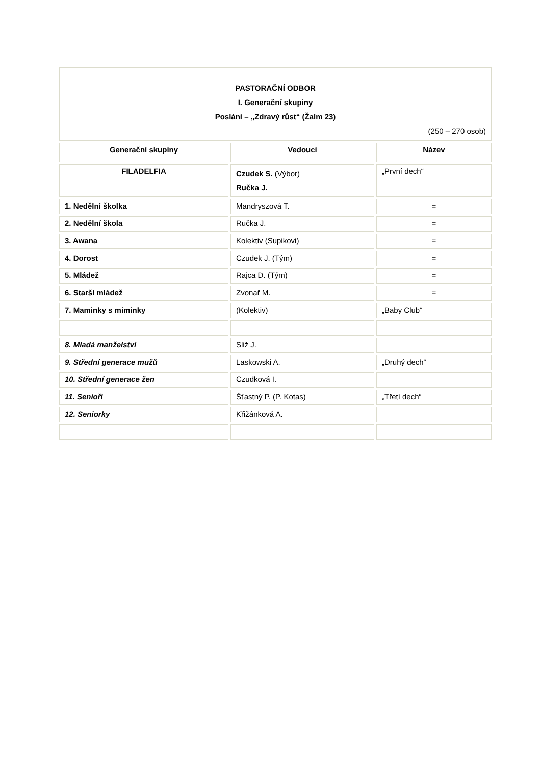| PASTORAČNÍ ODBOR I. Generační skupiny Poslání – „Zdravý růst“ (Žalm 23) (250 – 270 osob) | | |
| Generační skupiny | Vedoucí | Název |
| FILADELFIA | Czudek S. (Výbor) Ručka J. | „První dech“ |
| 1. Nedělní školka | Mandryszová T. | = |
| 2. Nedělní škola | Ručka J. | = |
| 3. Awana | Kolektiv (Supikovi) | = |
| 4. Dorost | Czudek J. (Tým) | = |
| 5. Mládež | Rajca D. (Tým) | = |
| 6. Starší mládež | Zvonař M. | = |
| 7. Maminky s miminky | (Kolektiv) | „Baby Club“ |
| 8. Mladá manželství | Sliž J. | |
| 9. Střední generace mužů | Laskowski A. | „Druhý dech“ |
| 10. Střední generace žen | Czudková I. | |
| 11. Senioři | Šťastný P. (P. Kotas) | „Třetí dech“ |
| 12. Seniorky | Křižánková A. | |